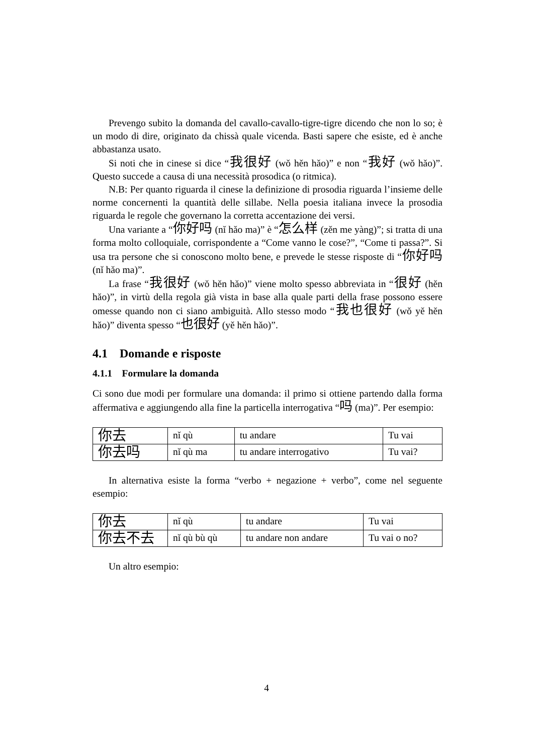Prevengo subito la domanda del cavallo-cavallo-tigre-tigre dicendo che non lo so; è un modo di dire, originato da chissà quale vicenda. Basti sapere che esiste, ed è anche abbastanza usato.
Si noti che in cinese si dice “我很好 (wǒ hěn hǎo)” e non “我好 (wǒ hǎo)”. Questo succede a causa di una necessità prosodica (o ritmica).
N.B: Per quanto riguarda il cinese la definizione di prosodia riguarda l’insieme delle norme concernenti la quantità delle sillabe. Nella poesia italiana invece la prosodia riguarda le regole che governano la corretta accentazione dei versi.
Una variante a “你好吗 (nǐ hǎo ma)” è “怎么样 (zěn me yàng)”; si tratta di una forma molto colloquiale, corrispondente a “Come vanno le cose?”, “Come ti passa?”. Si usa tra persone che si conoscono molto bene, e prevede le stesse risposte di “你好吗 (nǐ hǎo ma)”.
La frase “我很好 (wǒ hěn hǎo)” viene molto spesso abbreviata in “很好 (hěn hǎo)”, in virtù della regola già vista in base alla quale parti della frase possono essere omesse quando non ci siano ambiguità. Allo stesso modo “我也很好 (wǒ yě hěn hǎo)” diventa spesso “也很好 (yě hěn hǎo)”.
4.1 Domande e risposte
4.1.1 Formulare la domanda
Ci sono due modi per formulare una domanda: il primo si ottiene partendo dalla forma affermativa e aggiungendo alla fine la particella interrogativa “吗 (ma)”. Per esempio:
| 你去 | nǐ qù | tu andare | Tu vai |
| 你去吗 | nǐ qù ma | tu andare interrogativo | Tu vai? |
In alternativa esiste la forma “verbo + negazione + verbo”, come nel seguente esempio:
| 你去 | nǐ qù | tu andare | Tu vai |
| 你去不去 | nǐ qù bù qù | tu andare non andare | Tu vai o no? |
Un altro esempio:
4